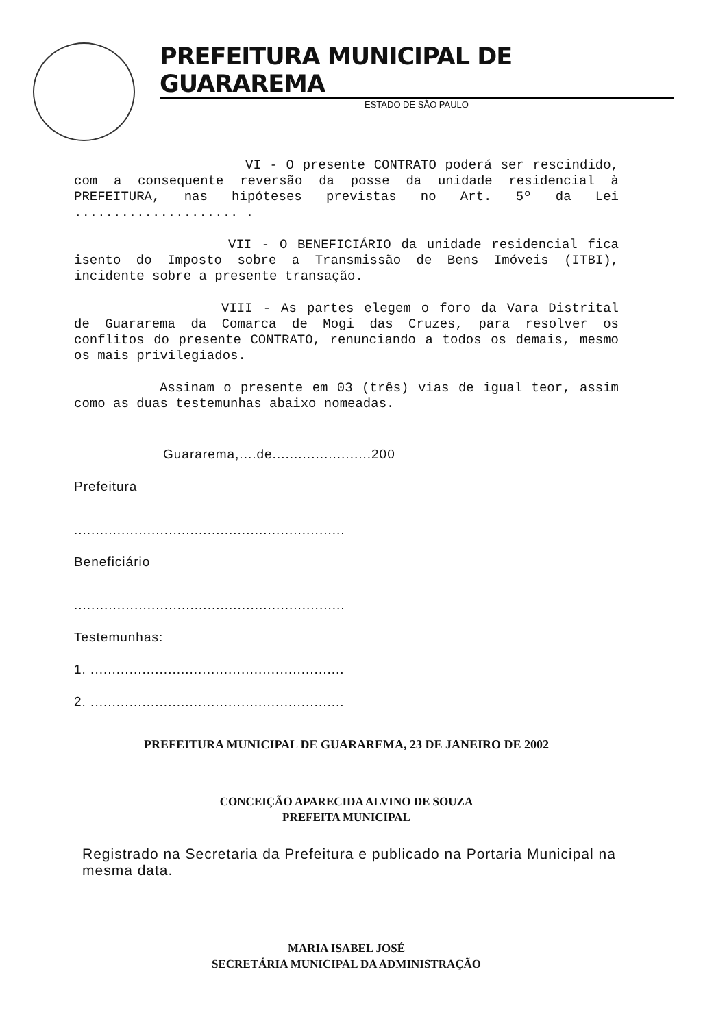PREFEITURA MUNICIPAL DE GUARAREMA
ESTADO DE SÃO PAULO
VI - O presente CONTRATO poderá ser rescindido, com a consequente reversão da posse da unidade residencial à PREFEITURA, nas hipóteses previstas no Art. 5º da Lei ..................... .
VII - O BENEFICIÁRIO da unidade residencial fica isento do Imposto sobre a Transmissão de Bens Imóveis (ITBI), incidente sobre a presente transação.
VIII - As partes elegem o foro da Vara Distrital de Guararema da Comarca de Mogi das Cruzes, para resolver os conflitos do presente CONTRATO, renunciando a todos os demais, mesmo os mais privilegiados.
Assinam o presente em 03 (três) vias de igual teor, assim como as duas testemunhas abaixo nomeadas.
Guararema,....de.......................200
Prefeitura
...............................................................
Beneficiário
...............................................................
Testemunhas:
1. ...........................................................
2. ...........................................................
PREFEITURA MUNICIPAL DE GUARAREMA, 23 DE JANEIRO DE 2002
CONCEIÇÃO APARECIDA ALVINO DE SOUZA
PREFEITA MUNICIPAL
Registrado na Secretaria da Prefeitura e publicado na Portaria Municipal na mesma data.
MARIA ISABEL JOSÉ
SECRETÁRIA MUNICIPAL DA ADMINISTRAÇÃO